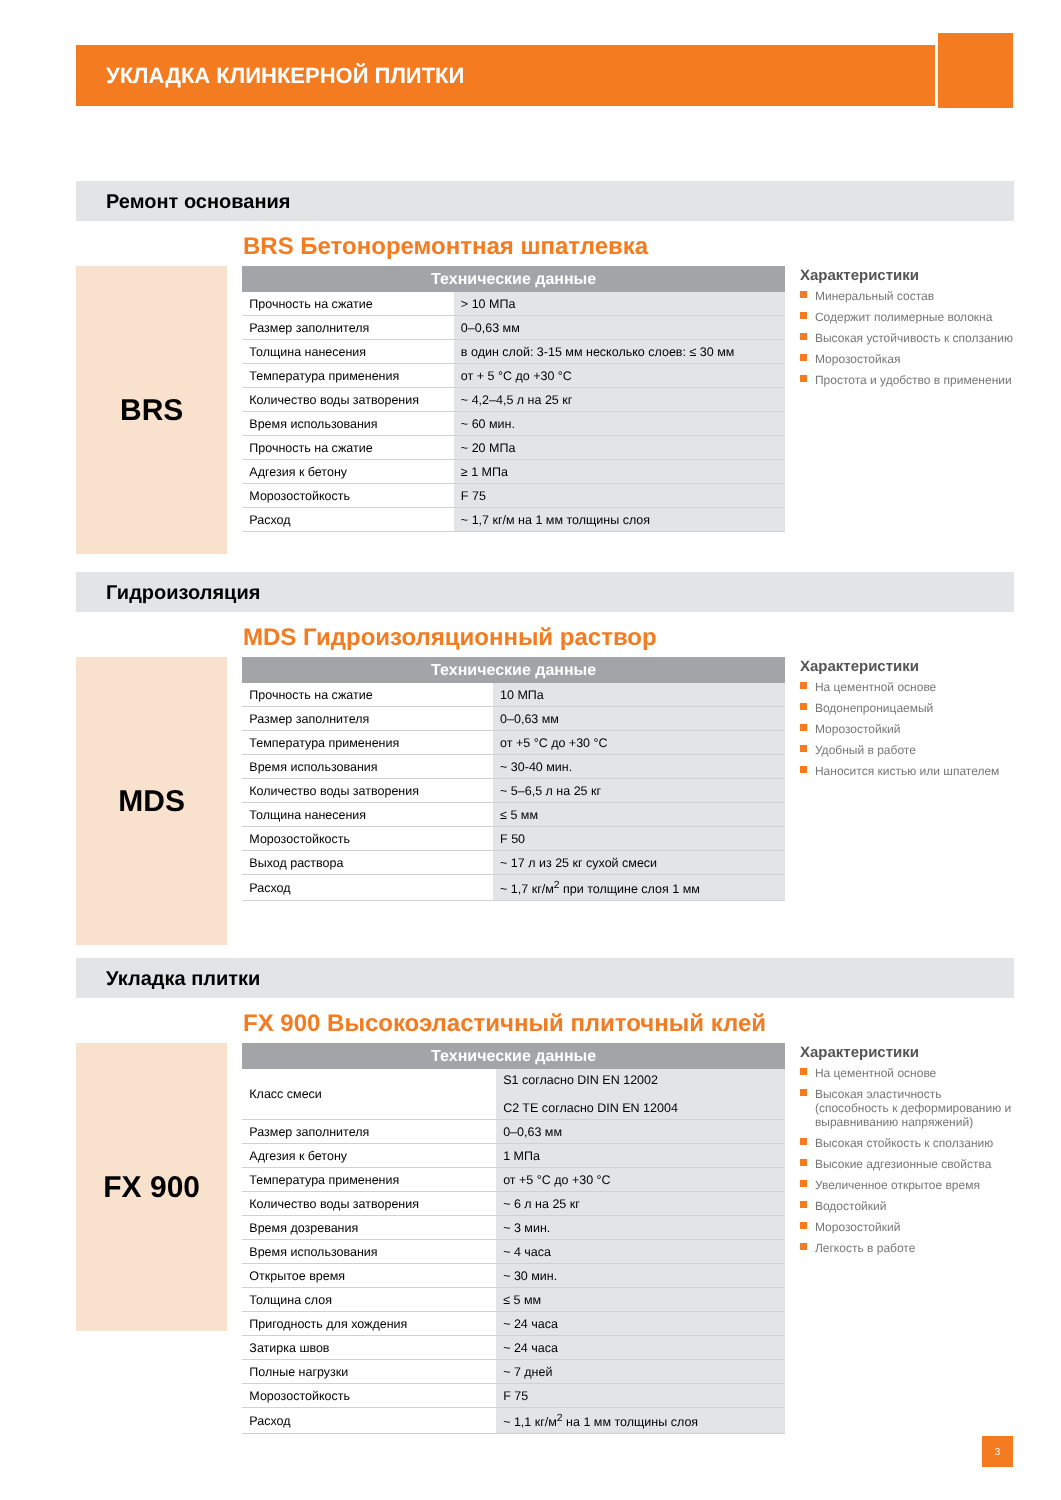УКЛАДКА КЛИНКЕРНОЙ ПЛИТКИ
Ремонт основания
BRS Бетоноремонтная шпатлевка
BRS
| Технические данные | |
| --- | --- |
| Прочность на сжатие | > 10 МПа |
| Размер заполнителя | 0–0,63 мм |
| Толщина нанесения | в один слой: 3-15 мм несколько слоев: ≤ 30 мм |
| Температура применения | от + 5 °C до +30 °C |
| Количество воды затворения | ~ 4,2–4,5 л на 25 кг |
| Время использования | ~ 60 мин. |
| Прочность на сжатие | ~ 20 МПа |
| Адгезия к бетону | ≥ 1 МПа |
| Морозостойкость | F 75 |
| Расход | ~ 1,7 кг/м на 1 мм толщины слоя |
Характеристики
Минеральный состав
Содержит полимерные волокна
Высокая устойчивость к сползанию
Морозостойкая
Простота и удобство в применении
Гидроизоляция
MDS Гидроизоляционный раствор
MDS
| Технические данные | |
| --- | --- |
| Прочность на сжатие | 10 МПа |
| Размер заполнителя | 0–0,63 мм |
| Температура применения | от +5 °C до +30 °C |
| Время использования | ~ 30-40 мин. |
| Количество воды затворения | ~ 5–6,5 л на 25 кг |
| Толщина нанесения | ≤ 5 мм |
| Морозостойкость | F 50 |
| Выход раствора | ~ 17 л из 25 кг сухой смеси |
| Расход | ~ 1,7 кг/м<sup>2</sup> при толщине слоя 1 мм |
Характеристики
На цементной основе
Водонепроницаемый
Морозостойкий
Удобный в работе
Наносится кистью или шпателем
Укладка плитки
FX 900 Высокоэластичный плиточный клей
FX 900
| Технические данные | |
| --- | --- |
| Класс смеси | S1 согласно DIN EN 12002 C2 TE согласно DIN EN 12004 |
| Размер заполнителя | 0–0,63 мм |
| Адгезия к бетону | 1 МПа |
| Температура применения | от +5 °C до +30 °C |
| Количество воды затворения | ~ 6 л на 25 кг |
| Время дозревания | ~ 3 мин. |
| Время использования | ~ 4 часа |
| Открытое время | ~ 30 мин. |
| Толщина слоя | ≤ 5 мм |
| Пригодность для хождения | ~ 24 часа |
| Затирка швов | ~ 24 часа |
| Полные нагрузки | ~ 7 дней |
| Морозостойкость | F 75 |
| Расход | ~ 1,1 кг/м<sup>2</sup> на 1 мм толщины слоя |
Характеристики
На цементной основе
Высокая эластичность (способность к деформированию и выравниванию напряжений)
Высокая стойкость к сползанию
Высокие адгезионные свойства
Увеличенное открытое время
Водостойкий
Морозостойкий
Легкость в работе
3